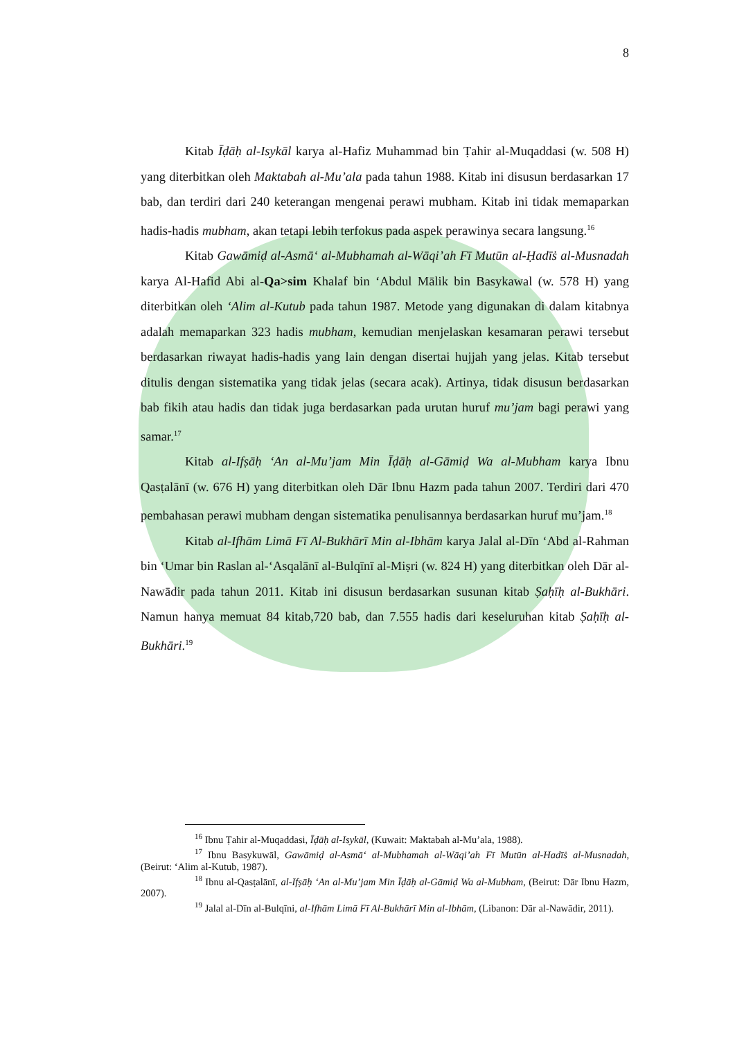8
Kitab Īḍāḥ al-Isykāl karya al-Hafiz Muhammad bin Ṭahir al-Muqaddasi (w. 508 H) yang diterbitkan oleh Maktabah al-Mu’ala pada tahun 1988. Kitab ini disusun berdasarkan 17 bab, dan terdiri dari 240 keterangan mengenai perawi mubham. Kitab ini tidak memaparkan hadis-hadis mubham, akan tetapi lebih terfokus pada aspek perawinya secara langsung.<sup>16</sup>
Kitab Gawāmiḍ al-Asmā‘ al-Mubhamah al-Wāqi’ah Fī Mutūn al-Ḥadīṡ al-Musnadah karya Al-Hafid Abi al-Qa>sim Khalaf bin ‘Abdul Mālik bin Basykawal (w. 578 H) yang diterbitkan oleh ‘Alim al-Kutub pada tahun 1987. Metode yang digunakan di dalam kitabnya adalah memaparkan 323 hadis mubham, kemudian menjelaskan kesamaran perawi tersebut berdasarkan riwayat hadis-hadis yang lain dengan disertai hujjah yang jelas. Kitab tersebut ditulis dengan sistematika yang tidak jelas (secara acak). Artinya, tidak disusun berdasarkan bab fikih atau hadis dan tidak juga berdasarkan pada urutan huruf mu’jam bagi perawi yang samar.<sup>17</sup>
Kitab al-Ifṣāḥ ‘An al-Mu’jam Min Īḍāḥ al-Gāmiḍ Wa al-Mubham karya Ibnu Qasṭalānī (w. 676 H) yang diterbitkan oleh Dār Ibnu Hazm pada tahun 2007. Terdiri dari 470 pembahasan perawi mubham dengan sistematika penulisannya berdasarkan huruf mu’jam.<sup>18</sup>
Kitab al-Ifhām Limā Fī Al-Bukhārī Min al-Ibhām karya Jalal al-Dīn ‘Abd al-Rahman bin ‘Umar bin Raslan al-‘Asqalānī al-Bulqīnī al-Miṣri (w. 824 H) yang diterbitkan oleh Dār al-Nawādir pada tahun 2011. Kitab ini disusun berdasarkan susunan kitab Ṣaḥīḥ al-Bukhāri. Namun hanya memuat 84 kitab,720 bab, dan 7.555 hadis dari keseluruhan kitab Ṣaḥīḥ al-Bukhāri.<sup>19</sup>
<sup>16</sup> Ibnu Ṭahir al-Muqaddasi, Īḍāḥ al-Isykāl, (Kuwait: Maktabah al-Mu’ala, 1988).
<sup>17</sup> Ibnu Basykuwāl, Gawāmiḍ al-Asmā‘ al-Mubhamah al-Wāqi’ah Fī Mutūn al-Hadīṡ al-Musnadah, (Beirut: ‘Alim al-Kutub, 1987).
<sup>18</sup> Ibnu al-Qasṭalānī, al-Ifṣāḥ ‘An al-Mu’jam Min Īḍāḥ al-Gāmiḍ Wa al-Mubham, (Beirut: Dār Ibnu Hazm, 2007).
<sup>19</sup> Jalal al-Dīn al-Bulqīni, al-Ifhām Limā Fī Al-Bukhārī Min al-Ibhām, (Libanon: Dār al-Nawādir, 2011).